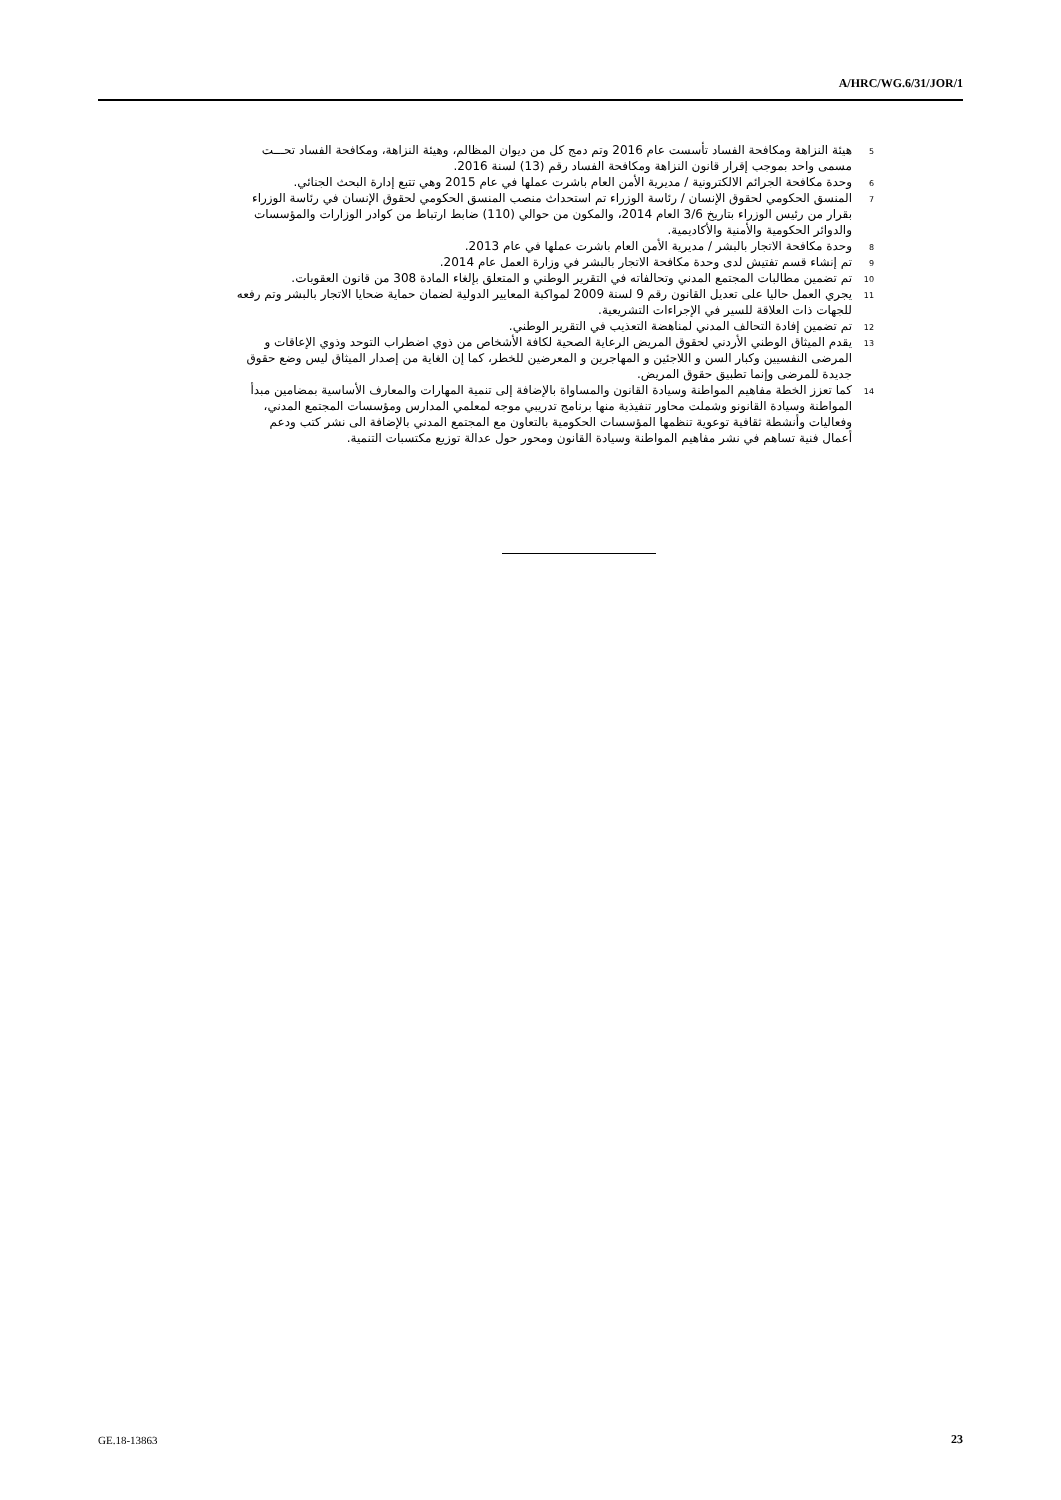A/HRC/WG.6/31/JOR/1
<sup>5</sup> هيئة النزاهة ومكافحة الفساد تأسست عام 2016 وتم دمج كل من ديوان المظالم، وهيئة النزاهة، ومكافحة الفساد تحـــت مسمى واحد بموجب إقرار قانون النزاهة ومكافحة الفساد رقم (13) لسنة 2016.
<sup>6</sup> وحدة مكافحة الجرائم الالكترونية / مديرية الأمن العام باشرت عملها في عام 2015 وهي تتبع إدارة البحث الجنائي.
<sup>7</sup> المنسق الحكومي لحقوق الإنسان / رئاسة الوزراء تم استحداث منصب المنسق الحكومي لحقوق الإنسان في رئاسة الوزراء بقرار من رئيس الوزراء بتاريخ 3/6 العام 2014، والمكون من حوالي (110) ضابط ارتباط من كوادر الوزارات والمؤسسات والدوائر الحكومية والأمنية والأكاديمية.
<sup>8</sup> وحدة مكافحة الاتجار بالبشر / مديرية الأمن العام باشرت عملها في عام 2013.
<sup>9</sup> تم إنشاء قسم تفتيش لدى وحدة مكافحة الاتجار بالبشر في وزارة العمل عام 2014.
<sup>10</sup> تم تضمين مطالبات المجتمع المدني وتحالفاته في التقرير الوطني و المتعلق بإلغاء المادة 308 من قانون العقوبات.
<sup>11</sup> يجري العمل حاليا على تعديل القانون رقم 9 لسنة 2009 لمواكبة المعايير الدولية لضمان حماية ضحايا الاتجار بالبشر وتم رفعه للجهات ذات العلاقة للسير في الإجراءات التشريعية.
<sup>12</sup> تم تضمين إفادة التحالف المدني لمناهضة التعذيب في التقرير الوطني.
<sup>13</sup> يقدم الميثاق الوطني الأردني لحقوق المريض الرعاية الصحية لكافة الأشخاص من ذوي اضطراب التوحد وذوي الإعاقات و المرضى النفسيين وكبار السن و اللاجئين و المهاجرين و المعرضين للخطر، كما إن الغاية من إصدار الميثاق ليس وضع حقوق جديدة للمرضى وإنما تطبيق حقوق المريض.
<sup>14</sup> كما تعزز الخطة مفاهيم المواطنة وسيادة القانون والمساواة بالإضافة إلى تنمية المهارات والمعارف الأساسية بمضامين مبدأ المواطنة وسيادة القانونو وشملت محاور تنفيذية منها برنامج تدريبي موجه لمعلمي المدارس ومؤسسات المجتمع المدني، وفعاليات وأنشطة ثقافية توعوية تنظمها المؤسسات الحكومية بالتعاون مع المجتمع المدني بالإضافة الى نشر كتب ودعم أعمال فنية تساهم في نشر مفاهيم المواطنة وسيادة القانون ومحور حول عدالة توزيع مكتسبات التنمية.
GE.18-13863 23